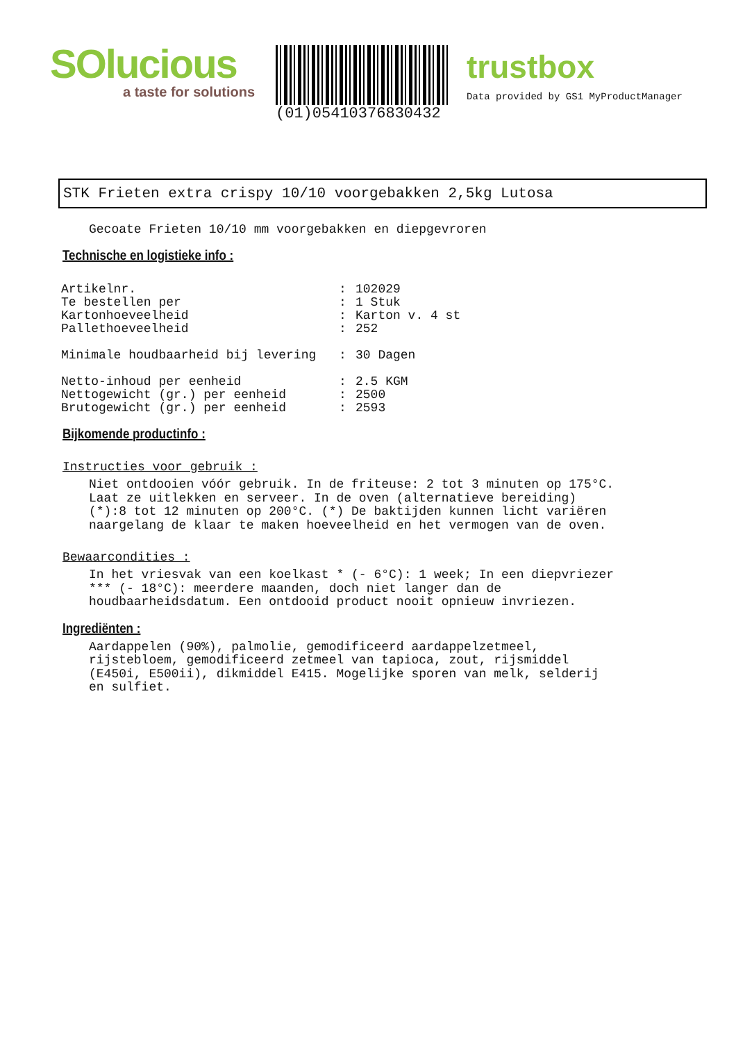SOlucious
a taste for solutions
(01)05410376830432
trustbox
Data provided by GS1 MyProductManager
STK Frieten extra crispy 10/10 voorgebakken 2,5kg Lutosa
Gecoate Frieten 10/10 mm voorgebakken en diepgevroren
Technische en logistieke info :
| Artikelnr. | : | 102029 |
| Te bestellen per | : | 1 Stuk |
| Kartonhoeveelheid | : | Karton v. 4 st |
| Pallethoeveelheid | : | 252 |
| Minimale houdbaarheid bij levering | : | 30 Dagen |
| Netto-inhoud per eenheid | : | 2.5 KGM |
| Nettogewicht (gr.) per eenheid | : | 2500 |
| Brutogewicht (gr.) per eenheid | : | 2593 |
Bijkomende productinfo :
Instructies voor gebruik :
Niet ontdooien vóór gebruik. In de friteuse: 2 tot 3 minuten op 175°C. Laat ze uitlekken en serveer. In de oven (alternatieve bereiding) (*):8 tot 12 minuten op 200°C. (*) De baktijden kunnen licht variëren naargelang de klaar te maken hoeveelheid en het vermogen van de oven.
Bewaarcondities :
In het vriesvak van een koelkast * (- 6°C): 1 week; In een diepvriezer *** (- 18°C): meerdere maanden, doch niet langer dan de houdbaarheidsdatum. Een ontdooid product nooit opnieuw invriezen.
Ingrediënten :
Aardappelen (90%), palmolie, gemodificeerd aardappelzetmeel, rijstebloem, gemodificeerd zetmeel van tapioca, zout, rijsmiddel (E450i, E500ii), dikmiddel E415. Mogelijke sporen van melk, selderij en sulfiet.